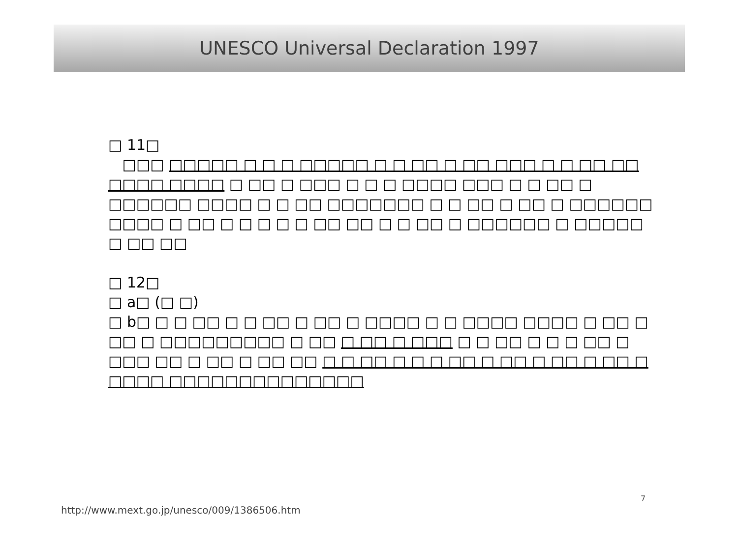UNESCO Universal Declaration 1997
□ 11□
□□□ □□□□□ □ □ □ □□□□□ □ □ □□ □ □□ □□□ □ □ □□ □□ □□□□ □□□□ □ □□ □ □□□ □ □ □ □□□□ □□□ □ □ □□ □ □□□□□□ □□□□ □ □ □□ □□□□□□□ □ □ □□ □ □□ □ □□□□□□ □□□□ □ □□ □ □ □ □ □ □□ □□ □ □ □□ □ □□□□□□ □ □□□□□ □ □□ □□
□ 12□
□ a□ (□ □)
□ b□ □ □ □□ □ □ □□ □ □□ □ □□□□ □ □ □□□□ □□□□ □ □□ □ □□ □ □□□□□□□□□ □ □□ □ □□ □ □□□ □ □ □□ □ □ □ □□ □ □□□ □□ □ □□ □ □□ □□ □ □ □□ □ □ □ □□ □ □□ □ □□ □ □□ □ □□□□ □□□□□□□□□□□□□□
7
http://www.mext.go.jp/unesco/009/1386506.htm